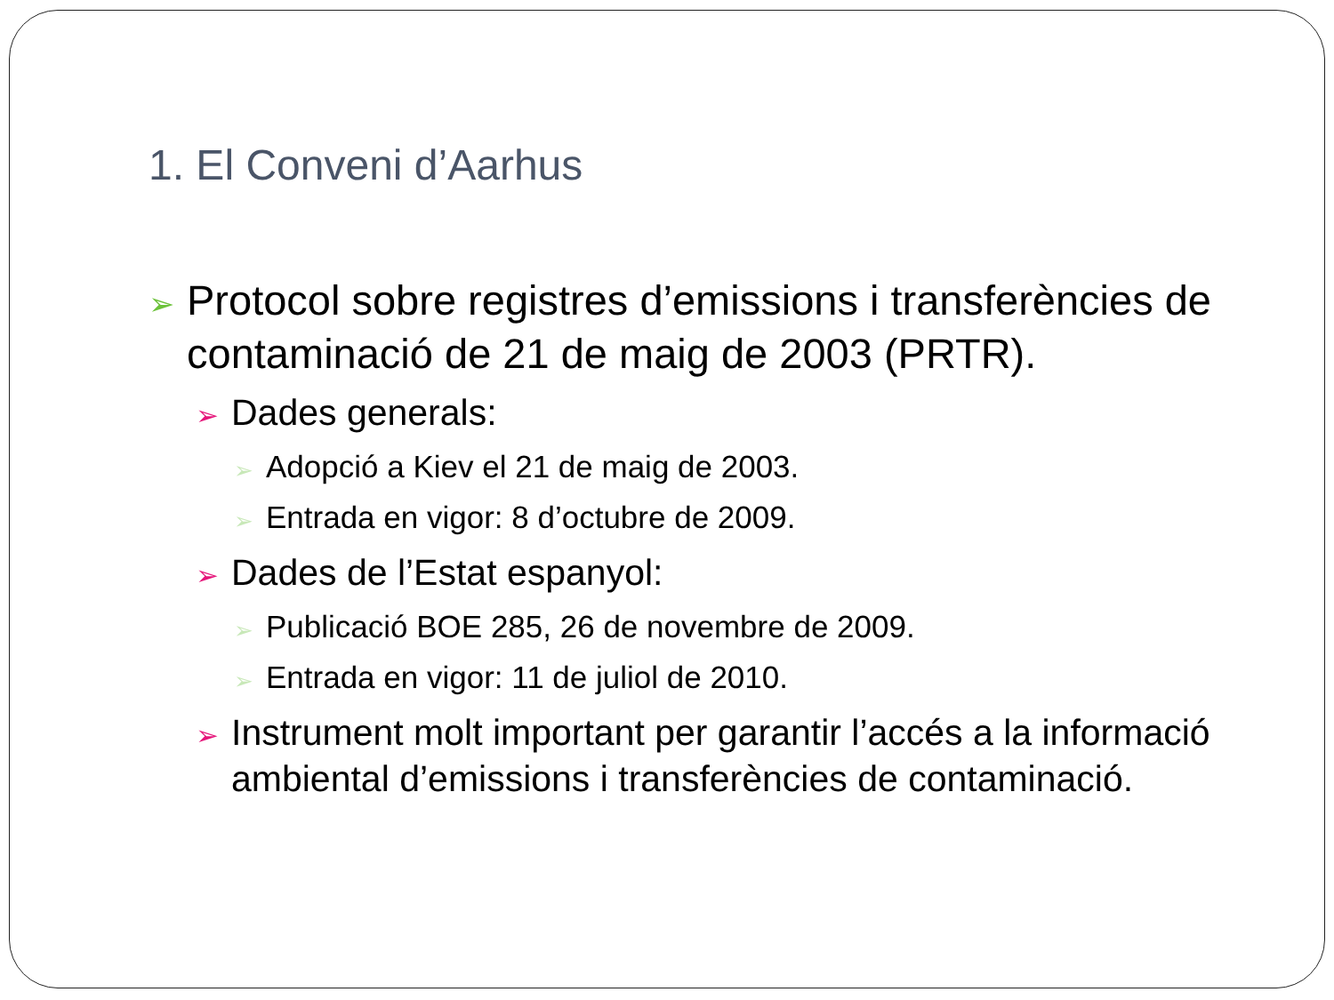1. El Conveni d’Aarhus
➢ Protocol sobre registres d’emissions i transferències de contaminació de 21 de maig de 2003 (PRTR).
➢ Dades generals:
➢ Adopció a Kiev el 21 de maig de 2003.
➢ Entrada en vigor: 8 d’octubre de 2009.
➢ Dades de l’Estat espanyol:
➢ Publicació BOE 285, 26 de novembre de 2009.
➢ Entrada en vigor: 11 de juliol de 2010.
➢ Instrument molt important per garantir l’accés a la informació ambiental d’emissions i transferències de contaminació.